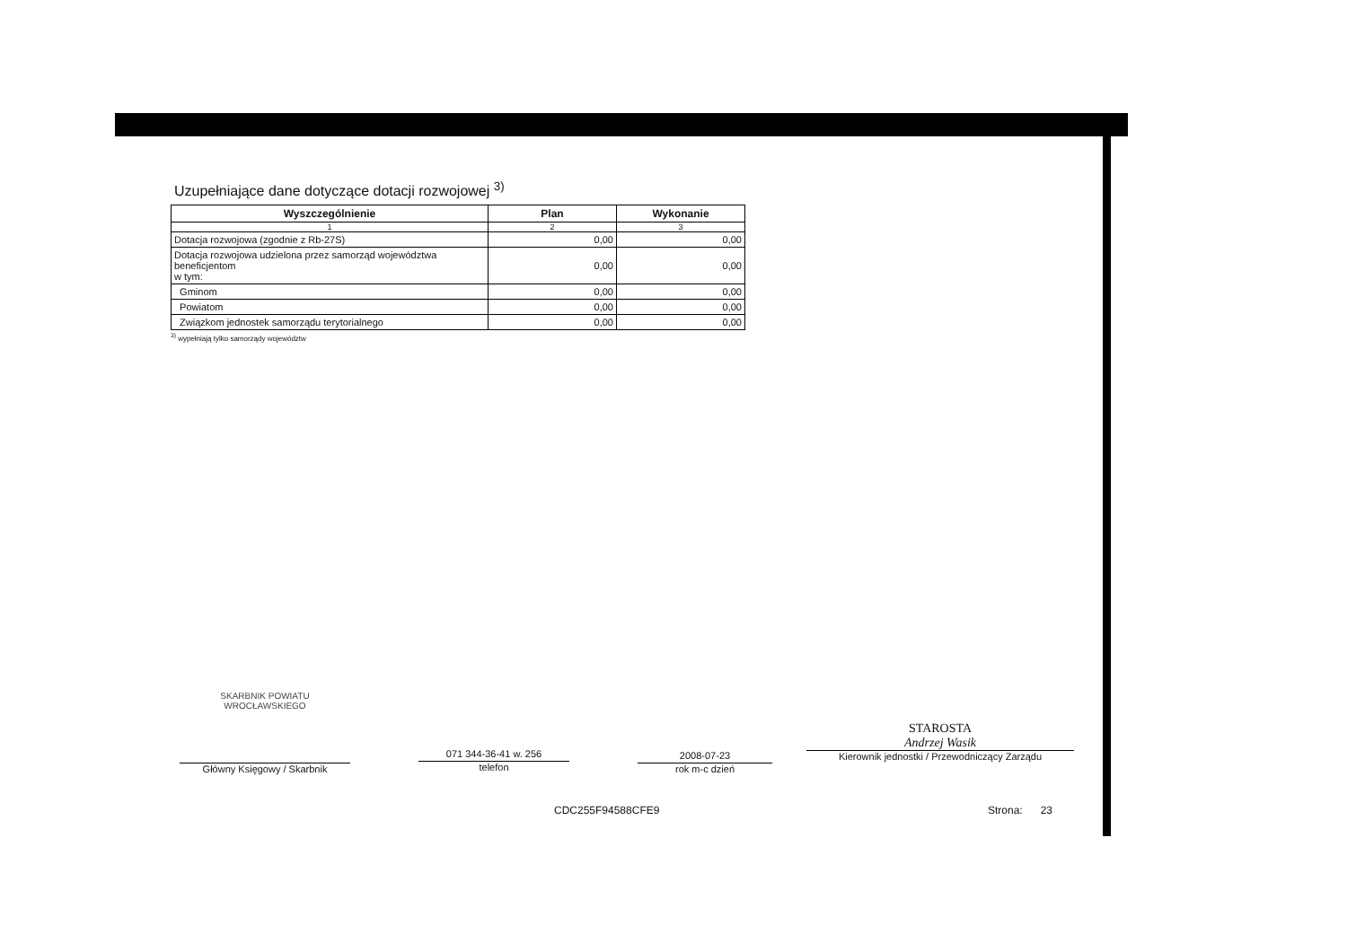Uzupełniające dane dotyczące dotacji rozwojowej <sup>3)</sup>
| Wyszczególnienie | Plan | Wykonanie |
| --- | --- | --- |
| 1 | 2 | 3 |
| Dotacja rozwojowa (zgodnie z Rb-27S) | 0,00 | 0,00 |
| Dotacja rozwojowa udzielona przez samorząd województwa beneficjentom w tym: | 0,00 | 0,00 |
| Gminom | 0,00 | 0,00 |
| Powiatom | 0,00 | 0,00 |
| Związkom jednostek samorządu terytorialnego | 0,00 | 0,00 |
<sup>3)</sup> wypełniają tylko samorządy województw
SKARBNIK POWIATU WROCŁAWSKIEGO
Główny Księgowy / Skarbnik
071 344-36-41 w. 256
telefon
2008-07-23
rok m-c dzień
STAROSTA
Andrzej Wasik
Kierownik jednostki / Przewodniczący Zarządu
CDC255F94588CFE9 Strona: 23